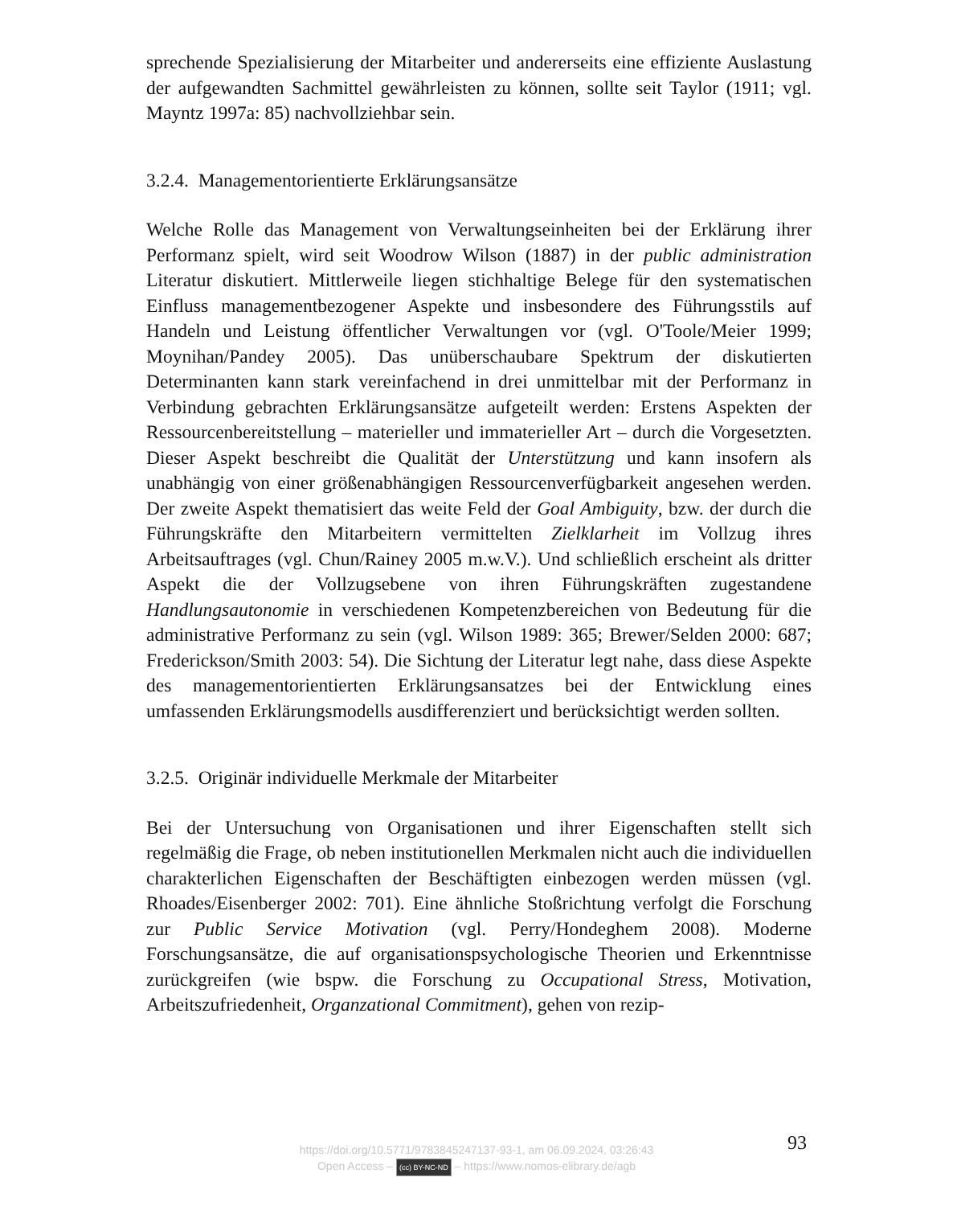sprechende Spezialisierung der Mitarbeiter und andererseits eine effiziente Auslastung der aufgewandten Sachmittel gewährleisten zu können, sollte seit Taylor (1911; vgl. Mayntz 1997a: 85) nachvollziehbar sein.
3.2.4. Managementorientierte Erklärungsansätze
Welche Rolle das Management von Verwaltungseinheiten bei der Erklärung ihrer Performanz spielt, wird seit Woodrow Wilson (1887) in der public administration Literatur diskutiert. Mittlerweile liegen stichhaltige Belege für den systematischen Einfluss managementbezogener Aspekte und insbesondere des Führungsstils auf Handeln und Leistung öffentlicher Verwaltungen vor (vgl. O'Toole/Meier 1999; Moynihan/Pandey 2005). Das unüberschaubare Spektrum der diskutierten Determinanten kann stark vereinfachend in drei unmittelbar mit der Performanz in Verbindung gebrachten Erklärungsansätze aufgeteilt werden: Erstens Aspekten der Ressourcenbereitstellung – materieller und immaterieller Art – durch die Vorgesetzten. Dieser Aspekt beschreibt die Qualität der Unterstützung und kann insofern als unabhängig von einer größenabhängigen Ressourcenverfügbarkeit angesehen werden. Der zweite Aspekt thematisiert das weite Feld der Goal Ambiguity, bzw. der durch die Führungskräfte den Mitarbeitern vermittelten Zielklarheit im Vollzug ihres Arbeitsauftrages (vgl. Chun/Rainey 2005 m.w.V.). Und schließlich erscheint als dritter Aspekt die der Vollzugsebene von ihren Führungskräften zugestandene Handlungsautonomie in verschiedenen Kompetenzbereichen von Bedeutung für die administrative Performanz zu sein (vgl. Wilson 1989: 365; Brewer/Selden 2000: 687; Frederickson/Smith 2003: 54). Die Sichtung der Literatur legt nahe, dass diese Aspekte des managementorientierten Erklärungsansatzes bei der Entwicklung eines umfassenden Erklärungsmodells ausdifferenziert und berücksichtigt werden sollten.
3.2.5. Originär individuelle Merkmale der Mitarbeiter
Bei der Untersuchung von Organisationen und ihrer Eigenschaften stellt sich regelmäßig die Frage, ob neben institutionellen Merkmalen nicht auch die individuellen charakterlichen Eigenschaften der Beschäftigten einbezogen werden müssen (vgl. Rhoades/Eisenberger 2002: 701). Eine ähnliche Stoßrichtung verfolgt die Forschung zur Public Service Motivation (vgl. Perry/Hondeghem 2008). Moderne Forschungsansätze, die auf organisationspsychologische Theorien und Erkenntnisse zurückgreifen (wie bspw. die Forschung zu Occupational Stress, Motivation, Arbeitszufriedenheit, Organzational Commitment), gehen von rezip-
93
https://doi.org/10.5771/9783845247137-93-1, am 06.09.2024, 03:26:43
Open Access – (cc) BY-NC-ND – https://www.nomos-elibrary.de/agb